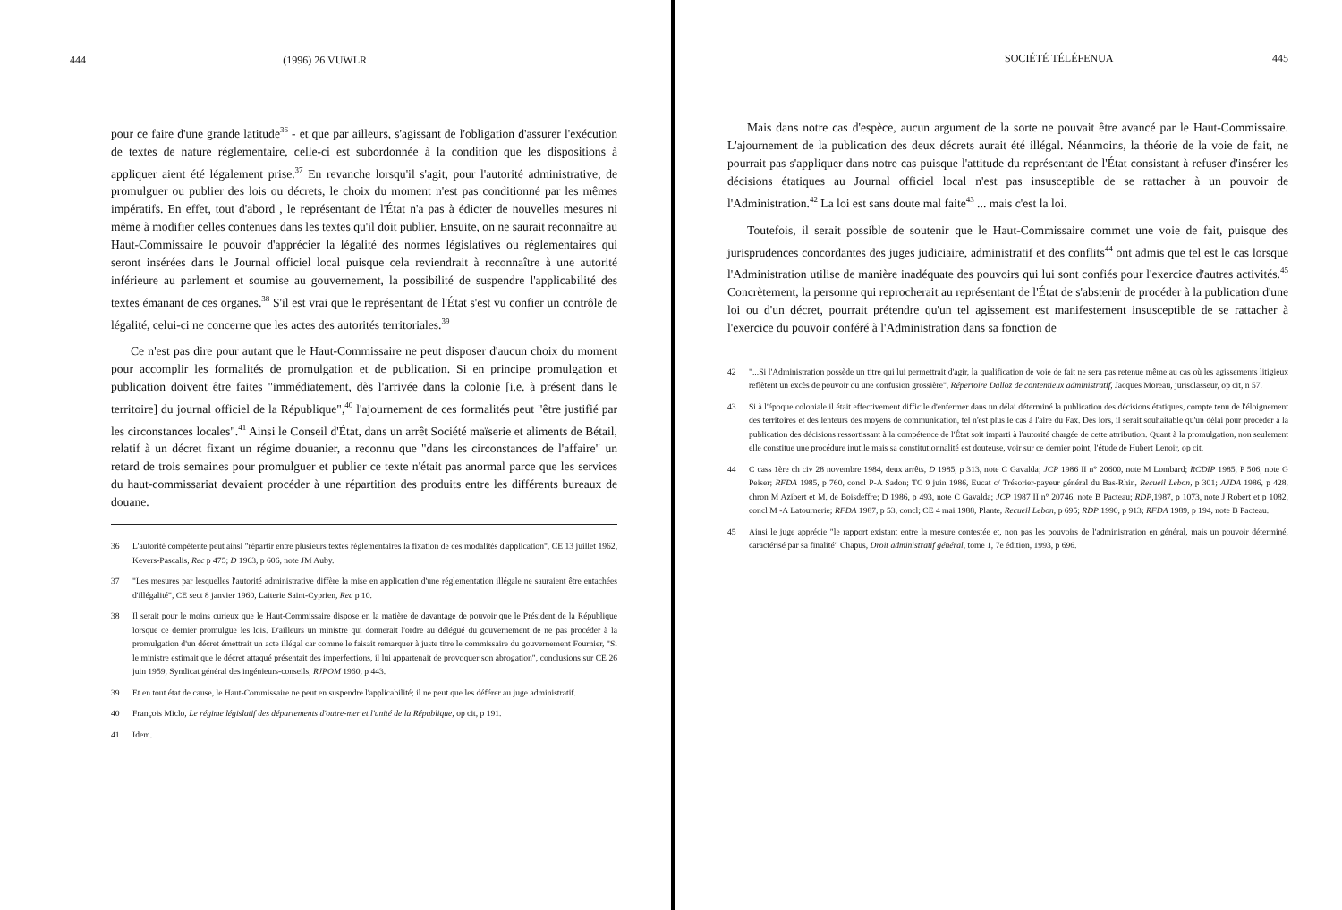444 (1996) 26 VUWLR
pour ce faire d'une grande latitude<sup>36</sup> - et que par ailleurs, s'agissant de l'obligation d'assurer l'exécution de textes de nature réglementaire, celle-ci est subordonnée à la condition que les dispositions à appliquer aient été légalement prise.<sup>37</sup> En revanche lorsqu'il s'agit, pour l'autorité administrative, de promulguer ou publier des lois ou décrets, le choix du moment n'est pas conditionné par les mêmes impératifs. En effet, tout d'abord , le représentant de l'État n'a pas à édicter de nouvelles mesures ni même à modifier celles contenues dans les textes qu'il doit publier. Ensuite, on ne saurait reconnaître au Haut-Commissaire le pouvoir d'apprécier la légalité des normes législatives ou réglementaires qui seront insérées dans le Journal officiel local puisque cela reviendrait à reconnaître à une autorité inférieure au parlement et soumise au gouvernement, la possibilité de suspendre l'applicabilité des textes émanant de ces organes.<sup>38</sup> S'il est vrai que le représentant de l'État s'est vu confier un contrôle de légalité, celui-ci ne concerne que les actes des autorités territoriales.<sup>39</sup>
Ce n'est pas dire pour autant que le Haut-Commissaire ne peut disposer d'aucun choix du moment pour accomplir les formalités de promulgation et de publication. Si en principe promulgation et publication doivent être faites "immédiatement, dès l'arrivée dans la colonie [i.e. à présent dans le territoire] du journal officiel de la République",<sup>40</sup> l'ajournement de ces formalités peut "être justifié par les circonstances locales".<sup>41</sup> Ainsi le Conseil d'État, dans un arrêt Société maïserie et aliments de Bétail, relatif à un décret fixant un régime douanier, a reconnu que "dans les circonstances de l'affaire" un retard de trois semaines pour promulguer et publier ce texte n'était pas anormal parce que les services du haut-commissariat devaient procéder à une répartition des produits entre les différents bureaux de douane.
36 L'autorité compétente peut ainsi "répartir entre plusieurs textes réglementaires la fixation de ces modalités d'application", CE 13 juillet 1962, Kevers-Pascalis, Rec p 475; D 1963, p 606, note JM Auby.
37 "Les mesures par lesquelles l'autorité administrative diffère la mise en application d'une réglementation illégale ne sauraient être entachées d'illégalité", CE sect 8 janvier 1960, Laiterie Saint-Cyprien, Rec p 10.
38 Il serait pour le moins curieux que le Haut-Commissaire dispose en la matière de davantage de pouvoir que le Président de la République lorsque ce dernier promulgue les lois. D'ailleurs un ministre qui donnerait l'ordre au délégué du gouvernement de ne pas procéder à la promulgation d'un décret émettrait un acte illégal car comme le faisait remarquer à juste titre le commissaire du gouvernement Fournier, "Si le ministre estimait que le décret attaqué présentait des imperfections, il lui appartenait de provoquer son abrogation", conclusions sur CE 26 juin 1959, Syndicat général des ingénieurs-conseils, RJPOM 1960, p 443.
39 Et en tout état de cause, le Haut-Commissaire ne peut en suspendre l'applicabilité; il ne peut que les déférer au juge administratif.
40 François Miclo, Le régime législatif des départements d'outre-mer et l'unité de la République, op cit, p 191.
41 Idem.
SOCIÉTÉ TÉLÉFENUA 445
Mais dans notre cas d'espèce, aucun argument de la sorte ne pouvait être avancé par le Haut-Commissaire. L'ajournement de la publication des deux décrets aurait été illégal. Néanmoins, la théorie de la voie de fait, ne pourrait pas s'appliquer dans notre cas puisque l'attitude du représentant de l'État consistant à refuser d'insérer les décisions étatiques au Journal officiel local n'est pas insusceptible de se rattacher à un pouvoir de l'Administration.<sup>42</sup> La loi est sans doute mal faite<sup>43</sup> ... mais c'est la loi.
Toutefois, il serait possible de soutenir que le Haut-Commissaire commet une voie de fait, puisque des jurisprudences concordantes des juges judiciaire, administratif et des conflits<sup>44</sup> ont admis que tel est le cas lorsque l'Administration utilise de manière inadéquate des pouvoirs qui lui sont confiés pour l'exercice d'autres activités.<sup>45</sup> Concrètement, la personne qui reprocherait au représentant de l'État de s'abstenir de procéder à la publication d'une loi ou d'un décret, pourrait prétendre qu'un tel agissement est manifestement insusceptible de se rattacher à l'exercice du pouvoir conféré à l'Administration dans sa fonction de
42 "...Si l'Administration possède un titre qui lui permettrait d'agir, la qualification de voie de fait ne sera pas retenue même au cas où les agissements litigieux reflètent un excès de pouvoir ou une confusion grossière", Répertoire Dalloz de contentieux administratif, Jacques Moreau, jurisclasseur, op cit, n 57.
43 Si à l'époque coloniale il était effectivement difficile d'enfermer dans un délai déterminé la publication des décisions étatiques, compte tenu de l'éloignement des territoires et des lenteurs des moyens de communication, tel n'est plus le cas à l'aire du Fax. Dès lors, il serait souhaitable qu'un délai pour procéder à la publication des décisions ressortissant à la compétence de l'État soit imparti à l'autorité chargée de cette attribution. Quant à la promulgation, non seulement elle constitue une procédure inutile mais sa constitutionnalité est douteuse, voir sur ce dernier point, l'étude de Hubert Lenoir, op cit.
44 C cass 1ère ch civ 28 novembre 1984, deux arrêts, D 1985, p 313, note C Gavalda; JCP 1986 II n° 20600, note M Lombard; RCDIP 1985, P 506, note G Peiser; RFDA 1985, p 760, concl P-A Sadon; TC 9 juin 1986, Eucat c/ Trésorier-payeur général du Bas-Rhin, Recueil Lebon, p 301; AJDA 1986, p 428, chron M Azibert et M. de Boisdeffre; D 1986, p 493, note C Gavalda; JCP 1987 II n° 20746, note B Pacteau; RDP,1987, p 1073, note J Robert et p 1082, concl M -A Latournerie; RFDA 1987, p 53, concl; CE 4 mai 1988, Plante, Recueil Lebon, p 695; RDP 1990, p 913; RFDA 1989, p 194, note B Pacteau.
45 Ainsi le juge apprécie "le rapport existant entre la mesure contestée et, non pas les pouvoirs de l'administration en général, mais un pouvoir déterminé, caractérisé par sa finalité" Chapus, Droit administratif général, tome 1, 7e édition, 1993, p 696.